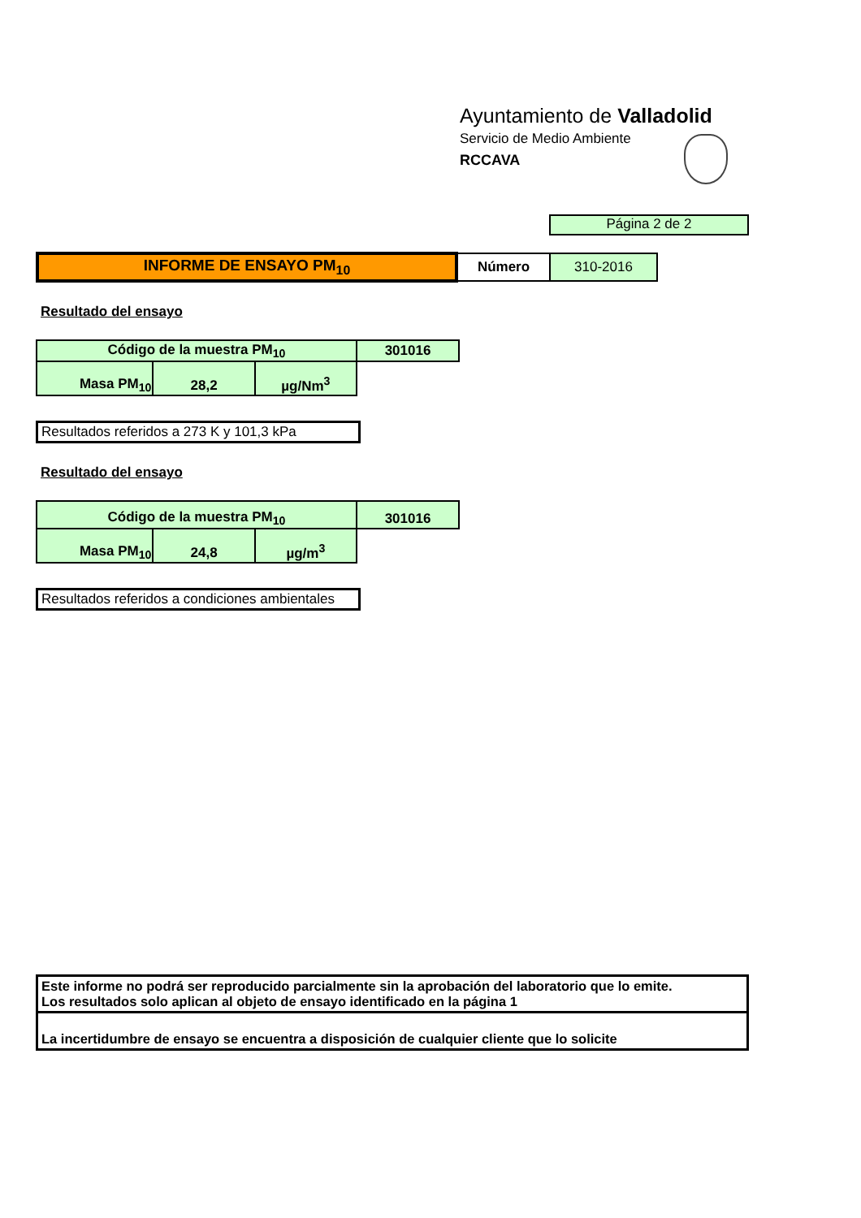Ayuntamiento de Valladolid
Servicio de Medio Ambiente
RCCAVA
Página 2 de 2
| INFORME DE ENSAYO PM<sub>10</sub> | Número | 310-2016 |
Resultado del ensayo
| Código de la muestra PM<sub>10</sub> | | | 301016 |
| Masa PM<sub>10</sub> | 28,2 | µg/Nm<sup>3</sup> | |
Resultados referidos a 273 K y 101,3 kPa
Resultado del ensayo
| Código de la muestra PM<sub>10</sub> | | | 301016 |
| Masa PM<sub>10</sub> | 24,8 | µg/m<sup>3</sup> | |
Resultados referidos a condiciones ambientales
Este informe no podrá ser reproducido parcialmente sin la aprobación del laboratorio que lo emite.
Los resultados solo aplican al objeto de ensayo identificado en la página 1
La incertidumbre de ensayo se encuentra a disposición de cualquier cliente que lo solicite